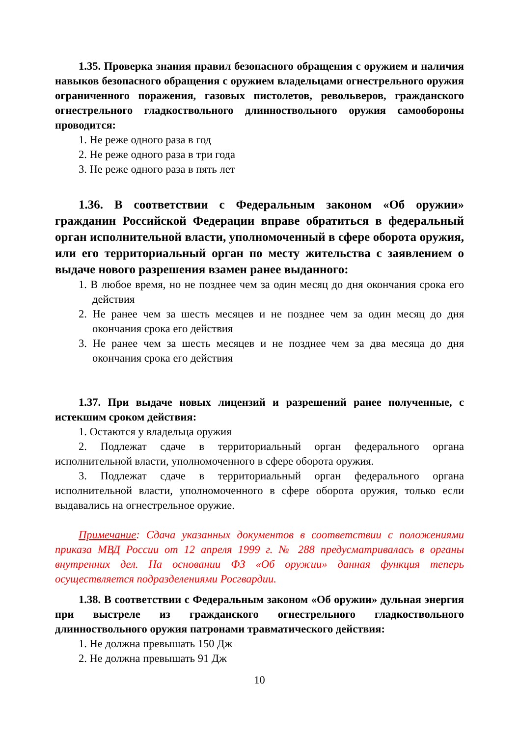1.35. Проверка знания правил безопасного обращения с оружием и наличия навыков безопасного обращения с оружием владельцами огнестрельного оружия ограниченного поражения, газовых пистолетов, револьверов, гражданского огнестрельного гладкоствольного длинноствольного оружия самообороны проводится:
1. Не реже одного раза в год
2. Не реже одного раза в три года
3. Не реже одного раза в пять лет
1.36. В соответствии с Федеральным законом «Об оружии» гражданин Российской Федерации вправе обратиться в федеральный орган исполнительной власти, уполномоченный в сфере оборота оружия, или его территориальный орган по месту жительства с заявлением о выдаче нового разрешения взамен ранее выданного:
1. В любое время, но не позднее чем за один месяц до дня окончания срока его действия
2. Не ранее чем за шесть месяцев и не позднее чем за один месяц до дня окончания срока его действия
3. Не ранее чем за шесть месяцев и не позднее чем за два месяца до дня окончания срока его действия
1.37. При выдаче новых лицензий и разрешений ранее полученные, с истекшим сроком действия:
1. Остаются у владельца оружия
2. Подлежат сдаче в территориальный орган федерального органа исполнительной власти, уполномоченного в сфере оборота оружия.
3. Подлежат сдаче в территориальный орган федерального органа исполнительной власти, уполномоченного в сфере оборота оружия, только если выдавались на огнестрельное оружие.
Примечание: Сдача указанных документов в соответствии с положениями приказа МВД России от 12 апреля 1999 г. № 288 предусматривалась в органы внутренних дел. На основании ФЗ «Об оружии» данная функция теперь осуществляется подразделениями Росгвардии.
1.38. В соответствии с Федеральным законом «Об оружии» дульная энергия при выстреле из гражданского огнестрельного гладкоствольного длинноствольного оружия патронами травматического действия:
1. Не должна превышать 150 Дж
2. Не должна превышать 91 Дж
10